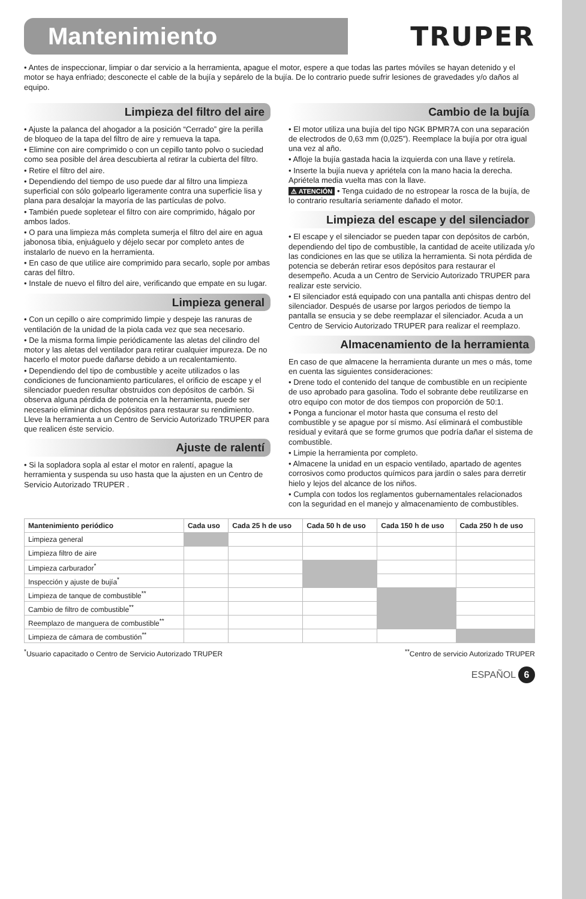Mantenimiento
TRUPER
• Antes de inspeccionar, limpiar o dar servicio a la herramienta, apague el motor, espere a que todas las partes móviles se hayan detenido y el motor se haya enfriado; desconecte el cable de la bujía y sepárelo de la bujía. De lo contrario puede sufrir lesiones de gravedades y/o daños al equipo.
Limpieza del filtro del aire
• Ajuste la palanca del ahogador a la posición “Cerrado” gire la perilla de bloqueo de la tapa del filtro de aire y remueva la tapa.
• Elimine con aire comprimido o con un cepillo tanto polvo o suciedad como sea posible del área descubierta al retirar la cubierta del filtro.
• Retire el filtro del aire.
• Dependiendo del tiempo de uso puede dar al filtro una limpieza superficial con sólo golpearlo ligeramente contra una superficie lisa y plana para desalojar la mayoría de las partículas de polvo.
• También puede sopletear el filtro con aire comprimido, hágalo por ambos lados.
• O para una limpieza más completa sumerja el filtro del aire en agua jabonosa tibia, enjuáguelo y déjelo secar por completo antes de instalarlo de nuevo en la herramienta.
• En caso de que utilice aire comprimido para secarlo, sople por ambas caras del filtro.
• Instale de nuevo el filtro del aire, verificando que empate en su lugar.
Limpieza general
• Con un cepillo o aire comprimido limpie y despeje las ranuras de ventilación de la unidad de la piola cada vez que sea necesario.
• De la misma forma limpie periódicamente las aletas del cilindro del motor y las aletas del ventilador para retirar cualquier impureza. De no hacerlo el motor puede dañarse debido a un recalentamiento.
• Dependiendo del tipo de combustible y aceite utilizados o las condiciones de funcionamiento particulares, el orificio de escape y el silenciador pueden resultar obstruidos con depósitos de carbón. Si observa alguna pérdida de potencia en la herramienta, puede ser necesario eliminar dichos depósitos para restaurar su rendimiento. Lleve la herramienta a un Centro de Servicio Autorizado TRUPER para que realicen éste servicio.
Ajuste de ralentí
• Si la sopladora sopla al estar el motor en ralentí, apague la herramienta y suspenda su uso hasta que la ajusten en un Centro de Servicio Autorizado TRUPER .
Cambio de la bujía
• El motor utiliza una bujía del tipo NGK BPMR7A con una separación de electrodos de 0,63 mm (0,025”). Reemplace la bujía por otra igual una vez al año.
• Afloje la bujía gastada hacia la izquierda con una llave y retírela.
• Inserte la bujía nueva y apriétela con la mano hacia la derecha. Apriétela media vuelta mas con la llave.
⚠ ATENCIÓN • Tenga cuidado de no estropear la rosca de la bujía, de lo contrario resultaría seriamente dañado el motor.
Limpieza del escape y del silenciador
• El escape y el silenciador se pueden tapar con depósitos de carbón, dependiendo del tipo de combustible, la cantidad de aceite utilizada y/o las condiciones en las que se utiliza la herramienta. Si nota pérdida de potencia se deberán retirar esos depósitos para restaurar el desempeño. Acuda a un Centro de Servicio Autorizado TRUPER para realizar este servicio.
• El silenciador está equipado con una pantalla anti chispas dentro del silenciador. Después de usarse por largos periodos de tiempo la pantalla se ensucia y se debe reemplazar el silenciador. Acuda a un Centro de Servicio Autorizado TRUPER para realizar el reemplazo.
Almacenamiento de la herramienta
En caso de que almacene la herramienta durante un mes o más, tome en cuenta las siguientes consideraciones:
• Drene todo el contenido del tanque de combustible en un recipiente de uso aprobado para gasolina. Todo el sobrante debe reutilizarse en otro equipo con motor de dos tiempos con proporción de 50:1.
• Ponga a funcionar el motor hasta que consuma el resto del combustible y se apague por sí mismo. Así eliminará el combustible residual y evitará que se forme grumos que podría dañar el sistema de combustible.
• Limpie la herramienta por completo.
• Almacene la unidad en un espacio ventilado, apartado de agentes corrosivos como productos químicos para jardín o sales para derretir hielo y lejos del alcance de los niños.
• Cumpla con todos los reglamentos gubernamentales relacionados con la seguridad en el manejo y almacenamiento de combustibles.
| Mantenimiento periódico | Cada uso | Cada 25 h de uso | Cada 50 h de uso | Cada 150 h de uso | Cada 250 h de uso |
| --- | --- | --- | --- | --- | --- |
| Limpieza general | | | | | |
| Limpieza filtro de aire | | | | | |
| Limpieza carburador<sup>*</sup> | | | | | |
| Inspección y ajuste de bujía<sup>*</sup> | | | | | |
| Limpieza de tanque de combustible<sup>**</sup> | | | | | |
| Cambio de filtro de combustible<sup>**</sup> | | | | | |
| Reemplazo de manguera de combustible<sup>**</sup> | | | | | |
| Limpieza de cámara de combustión<sup>**</sup> | | | | | |
<sup>*</sup> Usuario capacitado o Centro de Servicio Autorizado TRUPER <sup>**</sup>Centro de servicio Autorizado TRUPER
ESPAÑOL 6